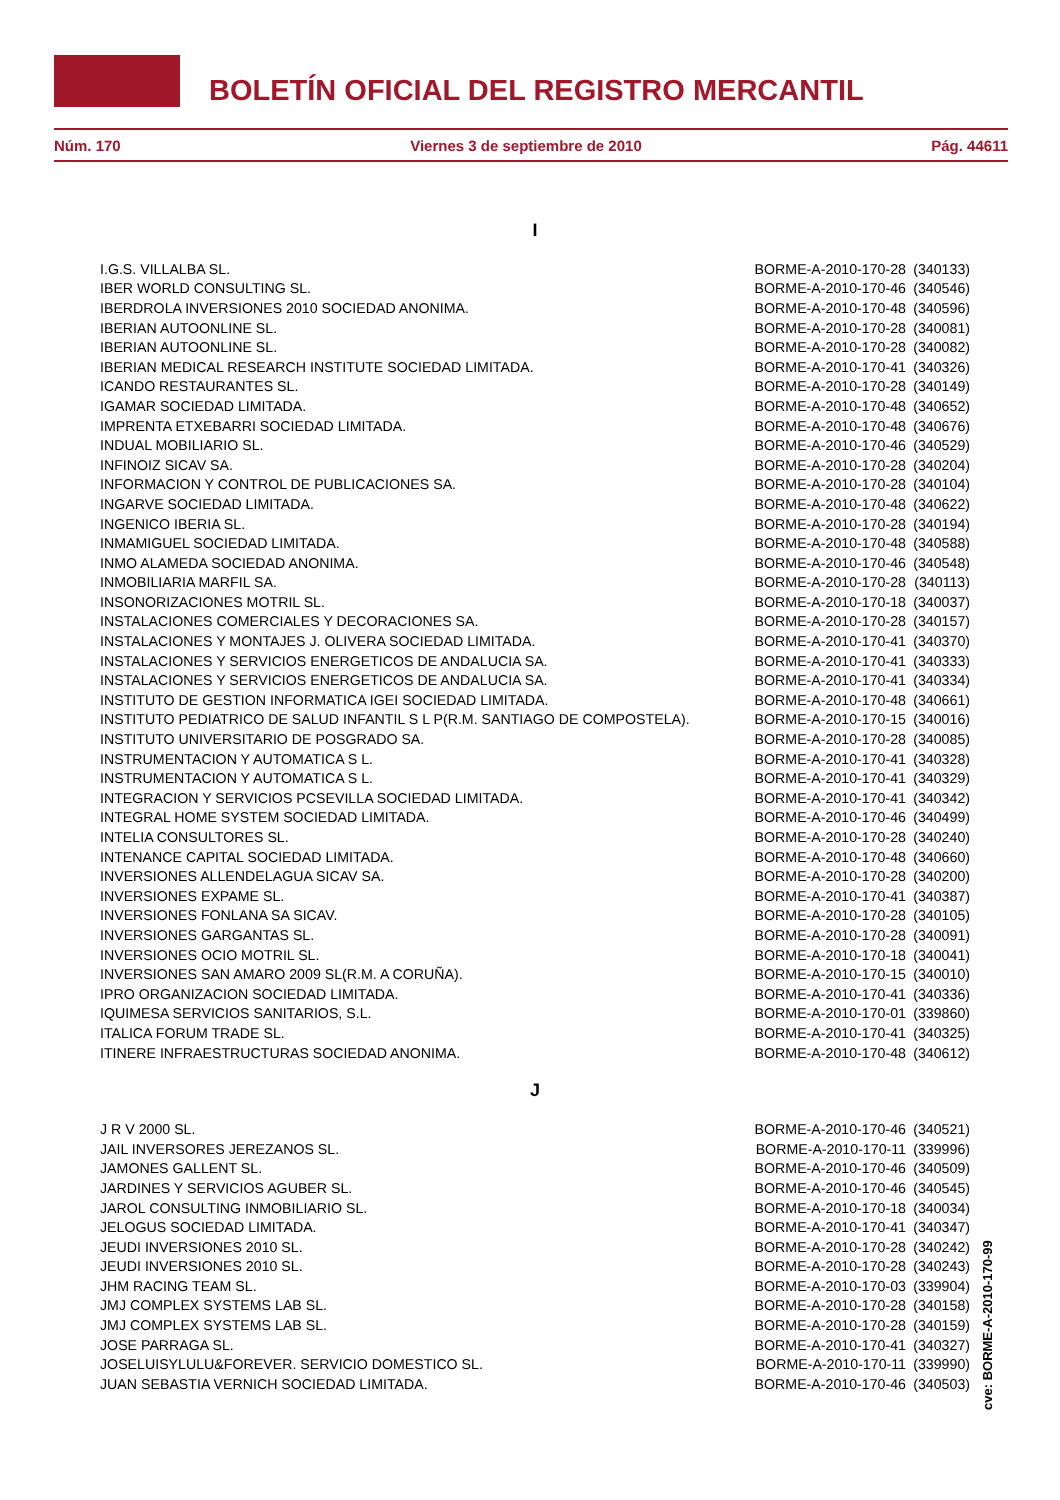BOLETÍN OFICIAL DEL REGISTRO MERCANTIL
Núm. 170 Viernes 3 de septiembre de 2010 Pág. 44611
I
| I.G.S. VILLALBA SL. | BORME-A-2010-170-28 | (340133) |
| IBER WORLD CONSULTING SL. | BORME-A-2010-170-46 | (340546) |
| IBERDROLA INVERSIONES 2010 SOCIEDAD ANONIMA. | BORME-A-2010-170-48 | (340596) |
| IBERIAN AUTOONLINE SL. | BORME-A-2010-170-28 | (340081) |
| IBERIAN AUTOONLINE SL. | BORME-A-2010-170-28 | (340082) |
| IBERIAN MEDICAL RESEARCH INSTITUTE SOCIEDAD LIMITADA. | BORME-A-2010-170-41 | (340326) |
| ICANDO RESTAURANTES SL. | BORME-A-2010-170-28 | (340149) |
| IGAMAR SOCIEDAD LIMITADA. | BORME-A-2010-170-48 | (340652) |
| IMPRENTA ETXEBARRI SOCIEDAD LIMITADA. | BORME-A-2010-170-48 | (340676) |
| INDUAL MOBILIARIO SL. | BORME-A-2010-170-46 | (340529) |
| INFINOIZ SICAV SA. | BORME-A-2010-170-28 | (340204) |
| INFORMACION Y CONTROL DE PUBLICACIONES SA. | BORME-A-2010-170-28 | (340104) |
| INGARVE SOCIEDAD LIMITADA. | BORME-A-2010-170-48 | (340622) |
| INGENICO IBERIA SL. | BORME-A-2010-170-28 | (340194) |
| INMAMIGUEL SOCIEDAD LIMITADA. | BORME-A-2010-170-48 | (340588) |
| INMO ALAMEDA SOCIEDAD ANONIMA. | BORME-A-2010-170-46 | (340548) |
| INMOBILIARIA MARFIL SA. | BORME-A-2010-170-28 | (340113) |
| INSONORIZACIONES MOTRIL SL. | BORME-A-2010-170-18 | (340037) |
| INSTALACIONES COMERCIALES Y DECORACIONES SA. | BORME-A-2010-170-28 | (340157) |
| INSTALACIONES Y MONTAJES J. OLIVERA SOCIEDAD LIMITADA. | BORME-A-2010-170-41 | (340370) |
| INSTALACIONES Y SERVICIOS ENERGETICOS DE ANDALUCIA SA. | BORME-A-2010-170-41 | (340333) |
| INSTALACIONES Y SERVICIOS ENERGETICOS DE ANDALUCIA SA. | BORME-A-2010-170-41 | (340334) |
| INSTITUTO DE GESTION INFORMATICA IGEI SOCIEDAD LIMITADA. | BORME-A-2010-170-48 | (340661) |
| INSTITUTO PEDIATRICO DE SALUD INFANTIL S L P(R.M. SANTIAGO DE COMPOSTELA). | BORME-A-2010-170-15 | (340016) |
| INSTITUTO UNIVERSITARIO DE POSGRADO SA. | BORME-A-2010-170-28 | (340085) |
| INSTRUMENTACION Y AUTOMATICA S L. | BORME-A-2010-170-41 | (340328) |
| INSTRUMENTACION Y AUTOMATICA S L. | BORME-A-2010-170-41 | (340329) |
| INTEGRACION Y SERVICIOS PCSEVILLA SOCIEDAD LIMITADA. | BORME-A-2010-170-41 | (340342) |
| INTEGRAL HOME SYSTEM SOCIEDAD LIMITADA. | BORME-A-2010-170-46 | (340499) |
| INTELIA CONSULTORES SL. | BORME-A-2010-170-28 | (340240) |
| INTENANCE CAPITAL SOCIEDAD LIMITADA. | BORME-A-2010-170-48 | (340660) |
| INVERSIONES ALLENDELAGUA SICAV SA. | BORME-A-2010-170-28 | (340200) |
| INVERSIONES EXPAME SL. | BORME-A-2010-170-41 | (340387) |
| INVERSIONES FONLANA SA SICAV. | BORME-A-2010-170-28 | (340105) |
| INVERSIONES GARGANTAS SL. | BORME-A-2010-170-28 | (340091) |
| INVERSIONES OCIO MOTRIL SL. | BORME-A-2010-170-18 | (340041) |
| INVERSIONES SAN AMARO 2009 SL(R.M. A CORUÑA). | BORME-A-2010-170-15 | (340010) |
| IPRO ORGANIZACION SOCIEDAD LIMITADA. | BORME-A-2010-170-41 | (340336) |
| IQUIMESA SERVICIOS SANITARIOS, S.L. | BORME-A-2010-170-01 | (339860) |
| ITALICA FORUM TRADE SL. | BORME-A-2010-170-41 | (340325) |
| ITINERE INFRAESTRUCTURAS SOCIEDAD ANONIMA. | BORME-A-2010-170-48 | (340612) |
J
| J R V 2000 SL. | BORME-A-2010-170-46 | (340521) |
| JAIL INVERSORES JEREZANOS SL. | BORME-A-2010-170-11 | (339996) |
| JAMONES GALLENT SL. | BORME-A-2010-170-46 | (340509) |
| JARDINES Y SERVICIOS AGUBER SL. | BORME-A-2010-170-46 | (340545) |
| JAROL CONSULTING INMOBILIARIO SL. | BORME-A-2010-170-18 | (340034) |
| JELOGUS SOCIEDAD LIMITADA. | BORME-A-2010-170-41 | (340347) |
| JEUDI INVERSIONES 2010 SL. | BORME-A-2010-170-28 | (340242) |
| JEUDI INVERSIONES 2010 SL. | BORME-A-2010-170-28 | (340243) |
| JHM RACING TEAM SL. | BORME-A-2010-170-03 | (339904) |
| JMJ COMPLEX SYSTEMS LAB SL. | BORME-A-2010-170-28 | (340158) |
| JMJ COMPLEX SYSTEMS LAB SL. | BORME-A-2010-170-28 | (340159) |
| JOSE PARRAGA SL. | BORME-A-2010-170-41 | (340327) |
| JOSELUISYLULU&FOREVER. SERVICIO DOMESTICO SL. | BORME-A-2010-170-11 | (339990) |
| JUAN SEBASTIA VERNICH SOCIEDAD LIMITADA. | BORME-A-2010-170-46 | (340503) |
cve: BORME-A-2010-170-99